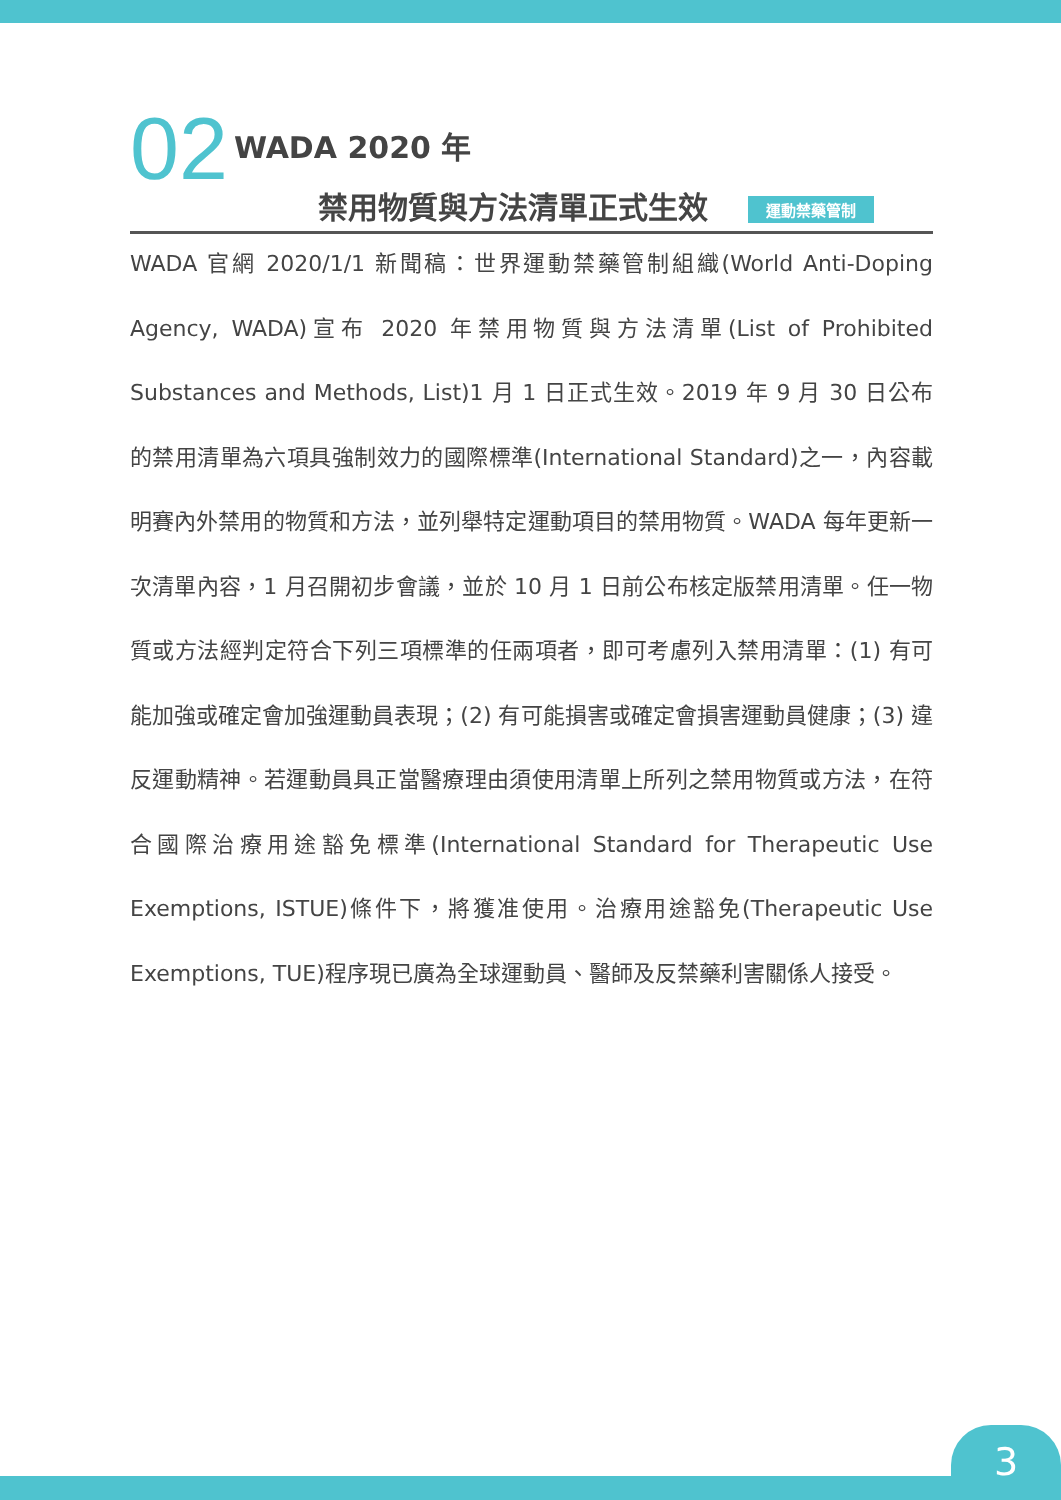02
WADA 2020 年
禁用物質與方法清單正式生效 運動禁藥管制
WADA 官網 2020/1/1 新聞稿：世界運動禁藥管制組織(World Anti-Doping Agency, WADA)宣布 2020 年禁用物質與方法清單(List of Prohibited Substances and Methods, List)1 月 1 日正式生效。2019 年 9 月 30 日公布的禁用清單為六項具強制效力的國際標準(International Standard)之一，內容載明賽內外禁用的物質和方法，並列舉特定運動項目的禁用物質。WADA 每年更新一次清單內容，1 月召開初步會議，並於 10 月 1 日前公布核定版禁用清單。任一物質或方法經判定符合下列三項標準的任兩項者，即可考慮列入禁用清單：(1) 有可能加強或確定會加強運動員表現；(2) 有可能損害或確定會損害運動員健康；(3) 違反運動精神。若運動員具正當醫療理由須使用清單上所列之禁用物質或方法，在符合國際治療用途豁免標準(International Standard for Therapeutic Use Exemptions, ISTUE)條件下，將獲准使用。治療用途豁免(Therapeutic Use Exemptions, TUE)程序現已廣為全球運動員、醫師及反禁藥利害關係人接受。
3